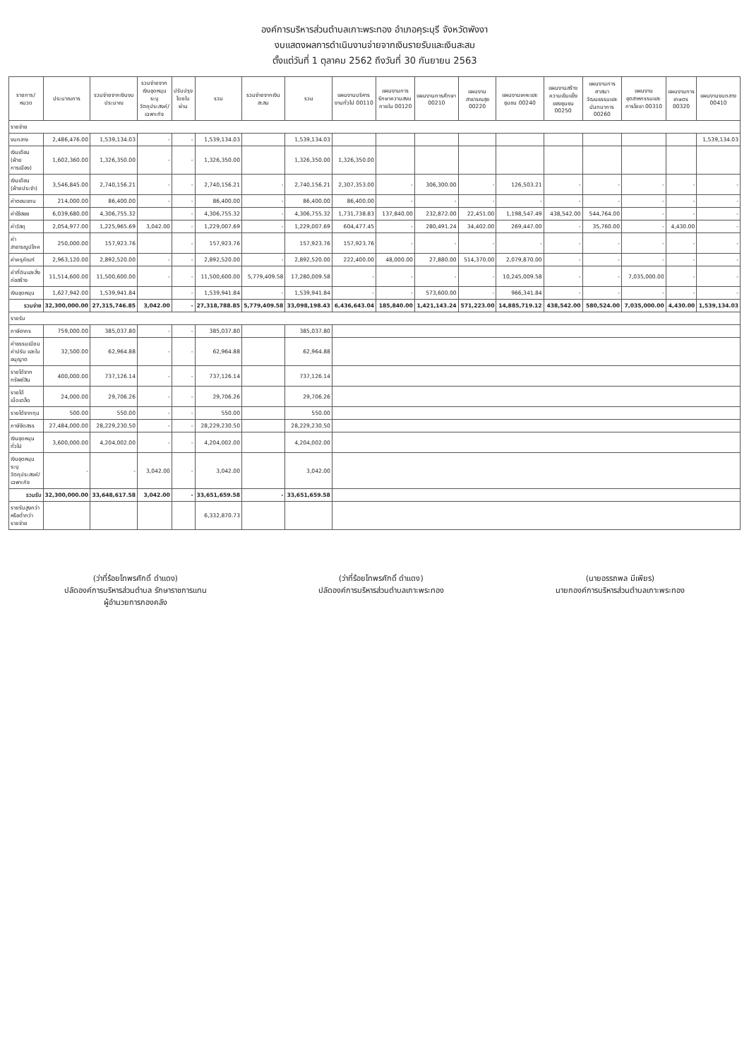องค์การบริหารส่วนตำบลเกาะพระทอง อำเภอคุระบุรี จังหวัดพังงา
งบแสดงผลการดำเนินงานจ่ายจากเงินรายรับและเงินสะสม
ตั้งแต่วันที่ 1 ตุลาคม 2562 ถึงวันที่ 30 กันยายน 2563
| รายการ/หมวด | ประมาณการ | รวมจ่ายจากเงินงบประมาณ | รวมจ่ายจากเงินอุดหนุนระบุวัตถุประสงค์/เฉพาะกิจ | ปรับปรุงโดยใบผ่าน | รวม | รวมจ่ายจากเงินสะสม | รวม | แผนงานบริหารงานทั่วไป 00110 | แผนงานการรักษาความสงบภายใน 00120 | แผนงานการศึกษา 00210 | แผนงานสาธารณสุข 00220 | แผนงานเคหะและชุมชน 00240 | แผนงานสร้างความเข้มแข็งของชุมชน 00250 | แผนงานการศาสนาวัฒนธรรมและนันทนาการ 00260 | แผนงานอุตสาหกรรมและการโยธา 00310 | แผนงานการเกษตร 00320 | แผนงานงบกลาง 00410 |
| --- | --- | --- | --- | --- | --- | --- | --- | --- | --- | --- | --- | --- | --- | --- | --- | --- | --- |
| รายจ่าย | | | | | | | | | | | | | | | | | |
| งบกลาง | 2,486,476.00 | 1,539,134.03 | - | - | 1,539,134.03 | | 1,539,134.03 | | | | | | | | | | 1,539,134.03 |
| เงินเดือน (ฝ่ายการเมือง) | 1,602,360.00 | 1,326,350.00 | - | - | 1,326,350.00 | | 1,326,350.00 | 1,326,350.00 | | | | | | | | | |
| เงินเดือน (ฝ่ายประจำ) | 3,546,845.00 | 2,740,156.21 | - | - | 2,740,156.21 | - | 2,740,156.21 | 2,307,353.00 | - | 306,300.00 | - | 126,503.21 | - | - | - | - | - |
| ค่าตอบแทน | 214,000.00 | 86,400.00 | - | - | 86,400.00 | - | 86,400.00 | 86,400.00 | - | - | - | - | - | - | - | - | - |
| ค่าใช้สอย | 6,039,680.00 | 4,306,755.32 | | - | 4,306,755.32 | - | 4,306,755.32 | 1,731,738.83 | 137,840.00 | 232,872.00 | 22,451.00 | 1,198,547.49 | 438,542.00 | 544,764.00 | - | - | - |
| ค่าวัสดุ | 2,054,977.00 | 1,225,965.69 | 3,042.00 | - | 1,229,007.69 | - | 1,229,007.69 | 604,477.45 | - | 280,491.24 | 34,402.00 | 269,447.00 | - | 35,760.00 | - | 4,430.00 | - |
| ค่าสาธารณูปโภค | 250,000.00 | 157,923.76 | | - | 157,923.76 | | 157,923.76 | 157,923.76 | - | - | - | - | - | - | - | - | - |
| ค่าครุภัณฑ์ | 2,963,120.00 | 2,892,520.00 | - | - | 2,892,520.00 | - | 2,892,520.00 | 222,400.00 | 48,000.00 | 27,880.00 | 514,370.00 | 2,079,870.00 | - | - | - | - | - |
| ค่าที่ดินและสิ่งก่อสร้าง | 11,514,600.00 | 11,500,600.00 | - | - | 11,500,600.00 | 5,779,409.58 | 17,280,009.58 | - | - | - | - | 10,245,009.58 | - | - | 7,035,000.00 | - | - |
| เงินอุดหนุน | 1,627,942.00 | 1,539,941.84 | | - | 1,539,941.84 | - | 1,539,941.84 | - | - | 573,600.00 | - | 966,341.84 | - | - | - | - | - |
| รวมจ่าย | 32,300,000.00 | 27,315,746.85 | 3,042.00 | - | 27,318,788.85 | 5,779,409.58 | 33,098,198.43 | 6,436,643.04 | 185,840.00 | 1,421,143.24 | 571,223.00 | 14,885,719.12 | 438,542.00 | 580,524.00 | 7,035,000.00 | 4,430.00 | 1,539,134.03 |
| รายรับ | | | | | | | | | | | | | | | | | |
| ภาษีอากร | 759,000.00 | 385,037.80 | - | - | 385,037.80 | | 385,037.80 | | | | | | | | | | |
| ค่าธรรมเนียม ค่าปรับ และใบอนุญาต | 32,500.00 | 62,964.88 | - | - | 62,964.88 | | 62,964.88 | | | | | | | | | | |
| รายได้จากทรัพย์สิน | 400,000.00 | 737,126.14 | - | - | 737,126.14 | | 737,126.14 | | | | | | | | | | |
| รายได้เบ็ดเตล็ด | 24,000.00 | 29,706.26 | - | - | 29,706.26 | | 29,706.26 | | | | | | | | | | |
| รายได้จากทุน | 500.00 | 550.00 | - | - | 550.00 | | 550.00 | | | | | | | | | | |
| ภาษีจัดสรร | 27,484,000.00 | 28,229,230.50 | - | - | 28,229,230.50 | | 28,229,230.50 | | | | | | | | | | |
| เงินอุดหนุนทั่วไป | 3,600,000.00 | 4,204,002.00 | - | - | 4,204,002.00 | | 4,204,002.00 | | | | | | | | | | |
| เงินอุดหนุนระบุวัตถุประสงค์/เฉพาะกิจ | - | - | 3,042.00 | - | 3,042.00 | | 3,042.00 | | | | | | | | | | |
| รวมรับ | 32,300,000.00 | 33,648,617.58 | 3,042.00 | - | 33,651,659.58 | - | 33,651,659.58 | | | | | | | | | | |
| รายรับสูงกว่าหรือต่ำกว่ารายจ่าย | | | | | 6,332,870.73 | | | | | | | | | | | | |
(ว่าที่ร้อยโทพรศักดิ์ ดำแดง)
ปลัดองค์การบริหารส่วนตำบล รักษาราชการแทน
ผู้อำนวยการกองคลัง
(ว่าที่ร้อยโทพรศักดิ์ ดำแดง)
ปลัดองค์การบริหารส่วนตำบลเกาะพระทอง
(นายอรรถพล มีเพียร)
นายกองค์การบริหารส่วนตำบลเกาะพระทอง